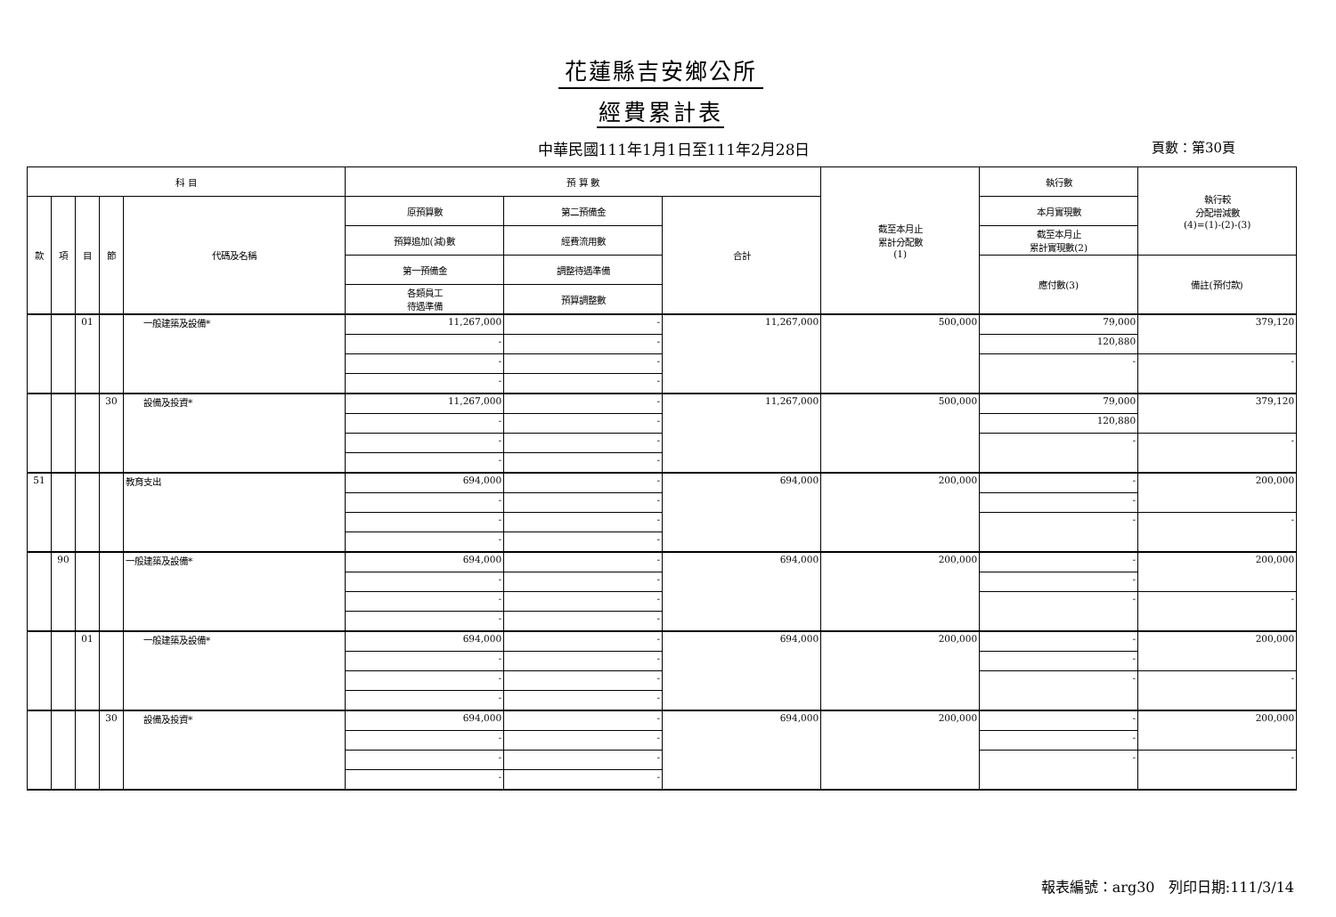花蓮縣吉安鄉公所
經費累計表
中華民國111年1月1日至111年2月28日 頁數：第30頁
| 科 目 | | | | | 預 算 數 | | | 截至本月止 累計分配數 (1) | 執行數 | 執行較 分配增減數 (4)=(1)-(2)-(3) |
| --- | --- | --- | --- | --- | --- | --- | --- | --- | --- | --- |
| 款 | 項 | 目 | 節 | 代碼及名稱 | 原預算數 | 第二預備金 | 合計 | | 本月實現數 | |
| | | | | | 預算追加(減)數 | 經費流用數 | | | 截至本月止 累計實現數(2) | |
| | | | | | 第一預備金 | 調整待遇準備 | | | 應付數(3) | 備註(預付款) |
| | | | | | 各類員工 待遇準備 | 預算調整數 | | | | |
| | | 01 | | 一般建築及設備* | 11,267,000 | - | 11,267,000 | 500,000 | 79,000 | 379,120 |
| | | | | | - | - | | | 120,880 | |
| | | | | | - | - | | | - | - |
| | | | | | - | - | | | | |
| | | | 30 | 設備及投資* | 11,267,000 | - | 11,267,000 | 500,000 | 79,000 | 379,120 |
| | | | | | - | - | | | 120,880 | |
| | | | | | - | - | | | - | - |
| | | | | | - | - | | | | |
| 51 | | | | 教育支出 | 694,000 | - | 694,000 | 200,000 | - | 200,000 |
| | | | | | - | - | | | - | |
| | | | | | - | - | | | - | - |
| | | | | | - | - | | | | |
| | 90 | | | 一般建築及設備* | 694,000 | - | 694,000 | 200,000 | - | 200,000 |
| | | | | | - | - | | | - | |
| | | | | | - | - | | | - | - |
| | | | | | - | - | | | | |
| | | 01 | | 一般建築及設備* | 694,000 | - | 694,000 | 200,000 | - | 200,000 |
| | | | | | - | - | | | - | |
| | | | | | - | - | | | - | - |
| | | | | | - | - | | | | |
| | | | 30 | 設備及投資* | 694,000 | - | 694,000 | 200,000 | - | 200,000 |
| | | | | | - | - | | | - | |
| | | | | | - | - | | | - | - |
| | | | | | - | - | | | | |
報表編號：arg30 列印日期:111/3/14